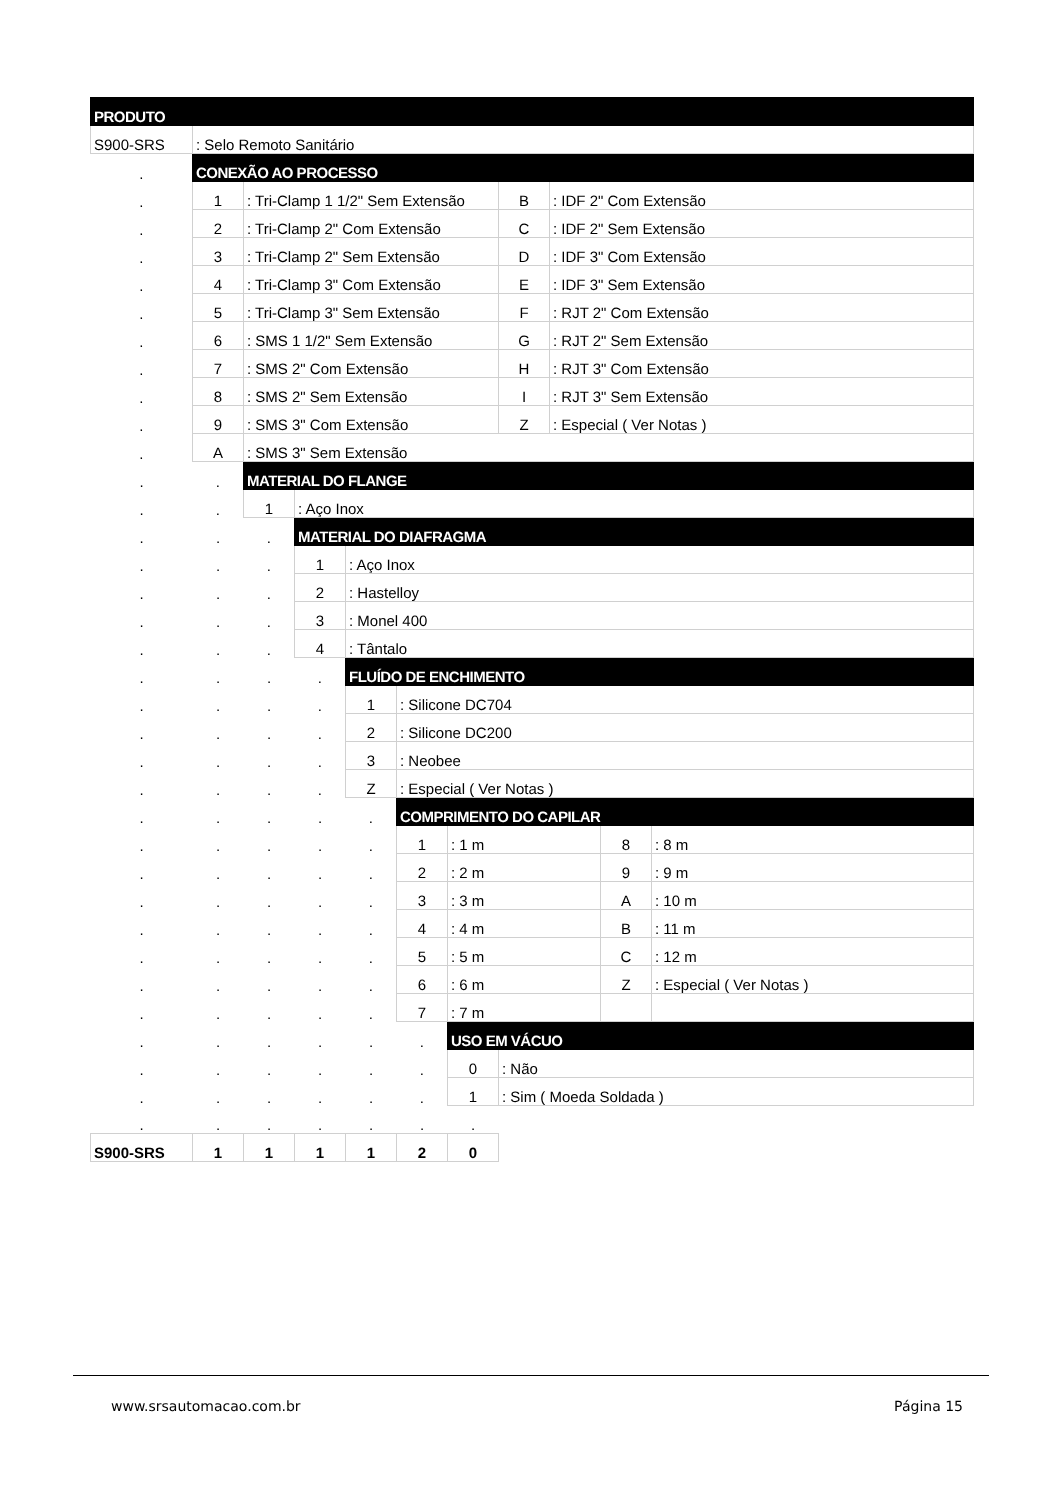| PRODUTO | | | | | | | | | | |
| S900-SRS | : Selo Remoto Sanitário | | | | | | | | | |
| . | CONEXÃO AO PROCESSO | | | | | | | | | |
| . | 1 | : Tri-Clamp 1 1/2" Sem Extensão | | | | | B | : IDF 2" Com Extensão | | |
| . | 2 | : Tri-Clamp 2" Com Extensão | | | | | C | : IDF 2" Sem Extensão | | |
| . | 3 | : Tri-Clamp 2" Sem Extensão | | | | | D | : IDF 3" Com Extensão | | |
| . | 4 | : Tri-Clamp 3" Com Extensão | | | | | E | : IDF 3" Sem Extensão | | |
| . | 5 | : Tri-Clamp 3" Sem Extensão | | | | | F | : RJT 2" Com Extensão | | |
| . | 6 | : SMS 1 1/2" Sem Extensão | | | | | G | : RJT 2" Sem Extensão | | |
| . | 7 | : SMS 2" Com Extensão | | | | | H | : RJT 3" Com Extensão | | |
| . | 8 | : SMS 2" Sem Extensão | | | | | I | : RJT 3" Sem Extensão | | |
| . | 9 | : SMS 3" Com Extensão | | | | | Z | : Especial ( Ver Notas ) | | |
| . | A | : SMS 3" Sem Extensão | | | | | | | | |
| . | . | MATERIAL DO FLANGE | | | | | | | | |
| . | . | 1 | : Aço Inox | | | | | | | |
| . | . | . | MATERIAL DO DIAFRAGMA | | | | | | | |
| . | . | . | 1 | : Aço Inox | | | | | | |
| . | . | . | 2 | : Hastelloy | | | | | | |
| . | . | . | 3 | : Monel 400 | | | | | | |
| . | . | . | 4 | : Tântalo | | | | | | |
| . | . | . | . | FLUÍDO DE ENCHIMENTO | | | | | | |
| . | . | . | . | 1 | : Silicone DC704 | | | | | |
| . | . | . | . | 2 | : Silicone DC200 | | | | | |
| . | . | . | . | 3 | : Neobee | | | | | |
| . | . | . | . | Z | : Especial ( Ver Notas ) | | | | | |
| . | . | . | . | . | COMPRIMENTO DO CAPILAR | | | | | |
| . | . | . | . | . | 1 | : 1 m | | | 8 | : 8 m |
| . | . | . | . | . | 2 | : 2 m | | | 9 | : 9 m |
| . | . | . | . | . | 3 | : 3 m | | | A | : 10 m |
| . | . | . | . | . | 4 | : 4 m | | | B | : 11 m |
| . | . | . | . | . | 5 | : 5 m | | | C | : 12 m |
| . | . | . | . | . | 6 | : 6 m | | | Z | : Especial ( Ver Notas ) |
| . | . | . | . | . | 7 | : 7 m | | | | |
| . | . | . | . | . | . | USO EM VÁCUO | | | | |
| . | . | . | . | . | . | 0 | : Não | | | |
| . | . | . | . | . | . | 1 | : Sim ( Moeda Soldada ) | | | |
| . | . | . | . | . | . | . | | | | |
| S900-SRS | 1 | 1 | 1 | 1 | 2 | 0 | | | | |
www.srsautomacao.com.br Página 15